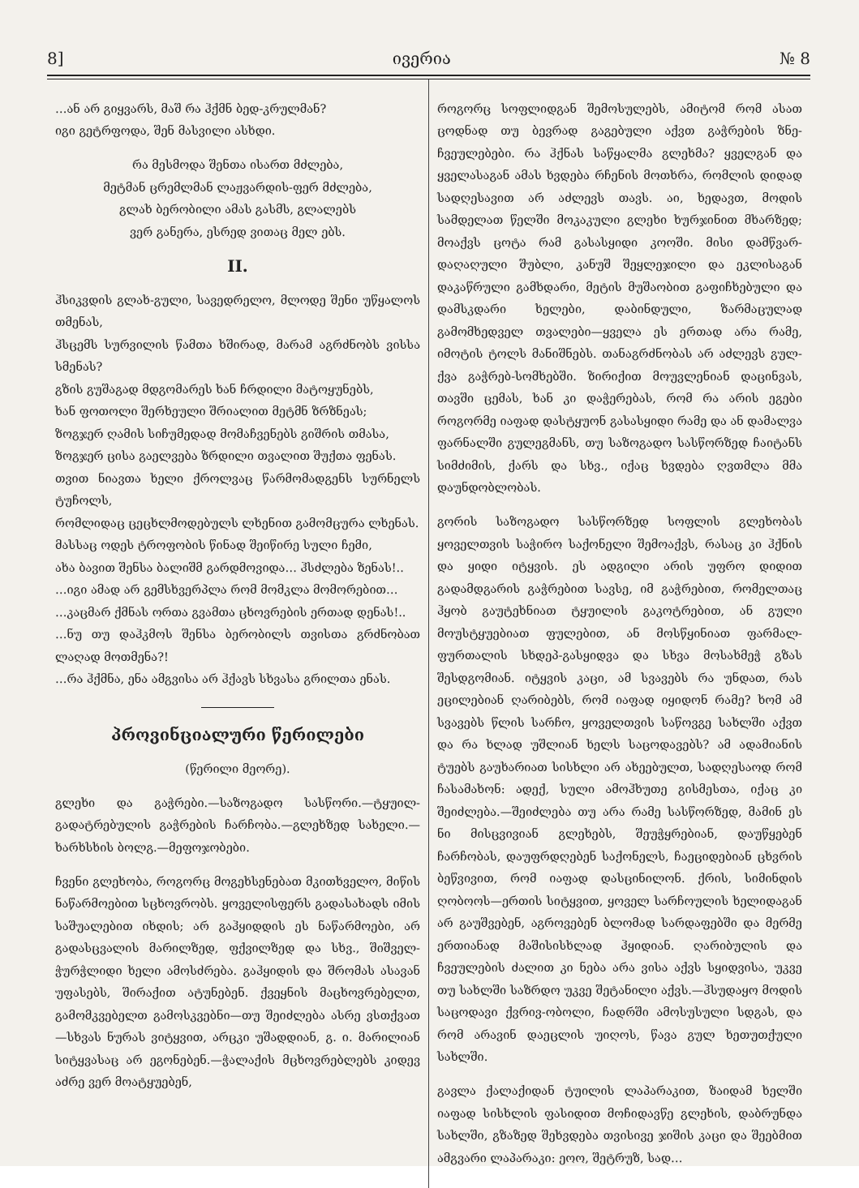8] ივერია № 8
…ან არ გიყვარს, მაშ რა ჰქმნ ბედ-კრულმან?
იგი გეტრფოდა, შენ მასვილი ასხდი.
რა მესმოდა შენთა ისართ მძლება,
მეტმან ცრემლმან ლაჟვარდის-ფერ მძლება,
გლახ ბერობილი ამას გასმს, გლალებს
ვერ განერა, ესრედ ვითაც მელ ებს.
II.
ჰსიკვდის გლახ-გული, სავედრელო, მლოდე შენი უწყალოს თმენას,
ჰსცემს სურვილის წამთა ხშირად, მარამ აგრძნობს ვისსა სმენას?
გზის გუშაგად მდგომარეს ხან ჩრდილი მატოყუნებს,
ხან ფოთოლი შერხეული შრიალით მეტმნ ზრზნეას;
ზოგჯერ ღამის სიჩუმედად მომაჩვენებს გიშრის თმასა,
ზოგჯერ ცისა გაელვება ზრდილი თვალით შუქთა ფენას.
თვით ნიავთა ხელი ქროლვაც წარმომადგენს სურნელს ტუჩოლს,
რომლიდაც ცეცხლმოდებულს ლხენით გამომცურა ლხენას.
მასსაც ოდეს ტროფობის წინად შეიწირე სული ჩემი,
ახა ბავით შენსა ბალიშმ გარდმოვიდა… ჰსძლება ზენას!..
…იგი ამად არ გემსხვერპლა რომ მომკლა მომორებით…
…კაცმარ ქმნას ორთა გვამთა ცხოვრების ერთად დენას!..
…ნუ თუ დაჰკმოს შენსა ბერობილს თვისთა გრძნობათ ლაღად მოთმენა?!
…რა ჰქმნა, ენა ამგვისა არ ჰქავს სხვასა გრილთა ენას.
პროვინციალური წერილები
(წერილი მეორე).
გლეხი და გაჭრები.—საზოგადო სასწორი.—ტყუილ-გადატრებულის გაჭრების ჩარჩობა.—გლეხზედ სახელი.—ხარხსხის ბოლგ.—მეფოჯობები.
ჩვენი გლეხობა, როგორც მოგეხსენებათ მკითხველო, მიწის ნაწარმოებით სცხოვრობს. ყოველისფერს გადასახადს იმის საშუალებით იხდის; არ გაჰყიდდის ეს ნაწარმოები, არ გადასცვალის მარილზედ, ფქვილზედ და სხვ., შიშველ-ჭურჭლიდი ხელი ამოსძრება. გაჰყიდის და შრომას ასავან უფასებს, შირაქით ატუნებენ. ქვეყნის მაცხოვრებელთ, გამომკვებელთ გამოსკვებნი—თუ შეიძლება ასრე ვსთქვათ—სხვას ნურას ვიტყვით, არცკი უშადდიან, გ. ი. მარილიან სიტყვასაც არ ეგონებენ.—ჭალაქის მცხოვრებლებს კიდევ აძრე ვერ მოატყუებენ,
როგორც სოფლიდგან შემოსულებს, ამიტომ რომ ასათ ცოდნად თუ ბევრად გაგებული აქვთ გაჭრების ზნე-ჩვეულებები. რა ჰქნას საწყალმა გლეხმა? ყველგან და ყველასაგან ამას ხვდება რჩენის მოთხრა, რომლის დიდად სადღესავით არ აძლევს თავს. აი, ხედავთ, მოდის სამდელათ წელში მოკაკული გლეხი ხურჯინით მხარზედ; მოაქვს ცოტა რამ გასასყიდი კოოში. მისი დამწვარ-დაღაღული შუბლი, კანუშ შეყლეჯილი და ეკლისაგან დაკაწრული გამხდარი, მეტის მუშაობით გაფიჩხებული და დამსკდარი ხელები, დაბინდული, ზარმაცულად გამომხედველ თვალები—ყველა ეს ერთად არა რამე, იმოტის ტოლს მანიშნებს. თანაგრძნობას არ აძლევს გულ-ქვა გაჭრებ-სომხებში. ზირიქით მოუვლენიან დაცინვას, თავში ცემას, ხან კი დაჭერებას, რომ რა არის ეგები როგორმე იაფად დასტყუონ გასასყიდი რამე და ან დამალვა ფარნალში გულეგმანს, თუ საზოგადო სასწორზედ ჩაიტანს სიმძიმის, ქარს და სხვ., იქაც ხვდება ღვთმლა მმა დაუნდობლობას.
გორის საზოგადო სასწორზედ სოფლის გლეხობას ყოველთვის საჭირო საქონელი შემოაქვს, რასაც კი ჰქნის და ყიდი იტყვის. ეს ადგილი არის უფრო დიდით გადამდგარის გაჭრებით სავსე, იმ გაჭრებით, რომელთაც ჰყობ გაუტეხნიათ ტყუილის გაკოტრებით, ან გული მოუსტყუებიათ ფულებით, ან მოსწყინიათ ფარმალ-ფურთალის სხდეპ-გასყიდვა და სხვა მოსახმეჭ გზას შესდგომიან. იტყვის კაცი, ამ სვავებს რა უნდათ, რას ეცილებიან ღარიბებს, რომ იაფად იყიდონ რამე? ხომ ამ სვავებს წლის სარჩო, ყოველთვის საწოვგე სახლში აქვთ და რა ხლად უშლიან ხელს საცოდავებს? ამ ადამიანის ტუებს გაუხარიათ სისხლი არ ახეებულთ, სადღესაოდ რომ ჩასამახონ: ადექ, სული ამოჰხუთე გისმესთა, იქაც კი შეიძლება.—შეიძლება თუ არა რამე სასწორზედ, მამინ ეს ნი მისცვივიან გლეხებს, შეუჭყრებიან, დაუწყებენ ჩარჩობას, დაუფრდღებენ საქონელს, ჩაეციდებიან ცხვრის ბეწვივით, რომ იაფად დასცინილონ. ქრის, სიმინდის ღობოოს—ერთის სიტყვით, ყოველ სარჩოულის ხელიდაგან არ გაუშვებენ, აგროვებენ ბლომად სარდაფებში და მერმე ერთიანად მაშისისხლად ჰყიდიან. ღარიბულის და ჩვეულების ძალით კი ნება არა ვისა აქვს სყიდვისა, უკვე თუ სახლში საზრდო უკვე შეტანილი აქვს.—ჰსუდაყო მოდის საცოდავი ქვრივ-ობოლი, ჩადრში ამოსუსული სდგას, და რომ არავინ დაეცლის უიღოს, წავა გულ ხეთუთქული სახლში.
გავლა ქალაქიდან ტუილის ლაპარაკით, ზაიდამ ხელში იაფად სისხლის ფასიდით მოჩიდავწე გლეხის, დაბრუნდა სახლში, გზაზედ შეხვდება თვისივე ჯიშის კაცი და შეებმით ამგვარი ლაპარაკი: ეოო, შეტრუზ, სად…